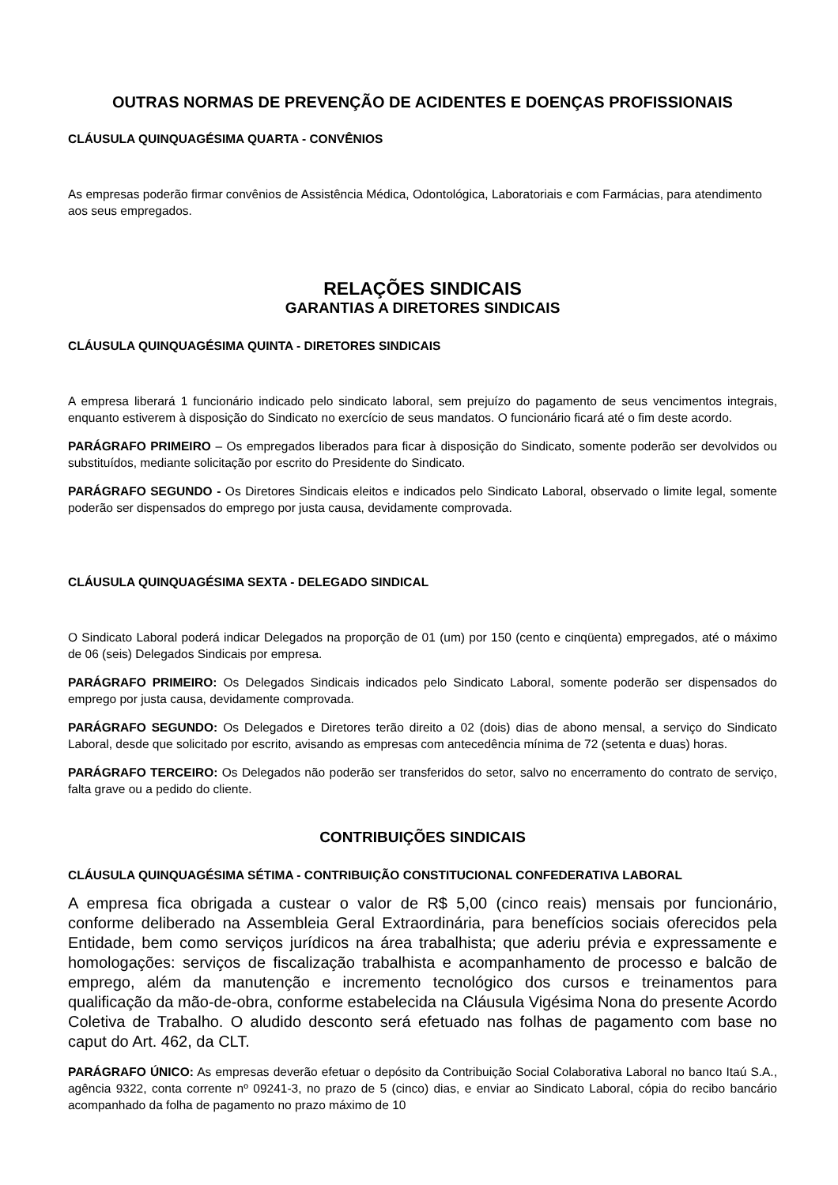OUTRAS NORMAS DE PREVENÇÃO DE ACIDENTES E DOENÇAS PROFISSIONAIS
CLÁUSULA QUINQUAGÉSIMA QUARTA - CONVÊNIOS
As empresas poderão firmar convênios de Assistência Médica, Odontológica, Laboratoriais e com Farmácias, para atendimento aos seus empregados.
RELAÇÕES SINDICAIS
GARANTIAS A DIRETORES SINDICAIS
CLÁUSULA QUINQUAGÉSIMA QUINTA - DIRETORES SINDICAIS
A empresa liberará 1 funcionário indicado pelo sindicato laboral, sem prejuízo do pagamento de seus vencimentos integrais, enquanto estiverem à disposição do Sindicato no exercício de seus mandatos. O funcionário ficará até o fim deste acordo.
PARÁGRAFO PRIMEIRO – Os empregados liberados para ficar à disposição do Sindicato, somente poderão ser devolvidos ou substituídos, mediante solicitação por escrito do Presidente do Sindicato.
PARÁGRAFO SEGUNDO - Os Diretores Sindicais eleitos e indicados pelo Sindicato Laboral, observado o limite legal, somente poderão ser dispensados do emprego por justa causa, devidamente comprovada.
CLÁUSULA QUINQUAGÉSIMA SEXTA - DELEGADO SINDICAL
O Sindicato Laboral poderá indicar Delegados na proporção de 01 (um) por 150 (cento e cinqüenta) empregados, até o máximo de 06 (seis) Delegados Sindicais por empresa.
PARÁGRAFO PRIMEIRO: Os Delegados Sindicais indicados pelo Sindicato Laboral, somente poderão ser dispensados do emprego por justa causa, devidamente comprovada.
PARÁGRAFO SEGUNDO: Os Delegados e Diretores terão direito a 02 (dois) dias de abono mensal, a serviço do Sindicato Laboral, desde que solicitado por escrito, avisando as empresas com antecedência mínima de 72 (setenta e duas) horas.
PARÁGRAFO TERCEIRO: Os Delegados não poderão ser transferidos do setor, salvo no encerramento do contrato de serviço, falta grave ou a pedido do cliente.
CONTRIBUIÇÕES SINDICAIS
CLÁUSULA QUINQUAGÉSIMA SÉTIMA - CONTRIBUIÇÃO CONSTITUCIONAL CONFEDERATIVA LABORAL
A empresa fica obrigada a custear o valor de R$ 5,00 (cinco reais) mensais por funcionário, conforme deliberado na Assembleia Geral Extraordinária, para benefícios sociais oferecidos pela Entidade, bem como serviços jurídicos na área trabalhista; que aderiu prévia e expressamente e homologações: serviços de fiscalização trabalhista e acompanhamento de processo e balcão de emprego, além da manutenção e incremento tecnológico dos cursos e treinamentos para qualificação da mão-de-obra, conforme estabelecida na Cláusula Vigésima Nona do presente Acordo Coletiva de Trabalho. O aludido desconto será efetuado nas folhas de pagamento com base no caput do Art. 462, da CLT.
PARÁGRAFO ÚNICO: As empresas deverão efetuar o depósito da Contribuição Social Colaborativa Laboral no banco Itaú S.A., agência 9322, conta corrente nº 09241-3, no prazo de 5 (cinco) dias, e enviar ao Sindicato Laboral, cópia do recibo bancário acompanhado da folha de pagamento no prazo máximo de 10